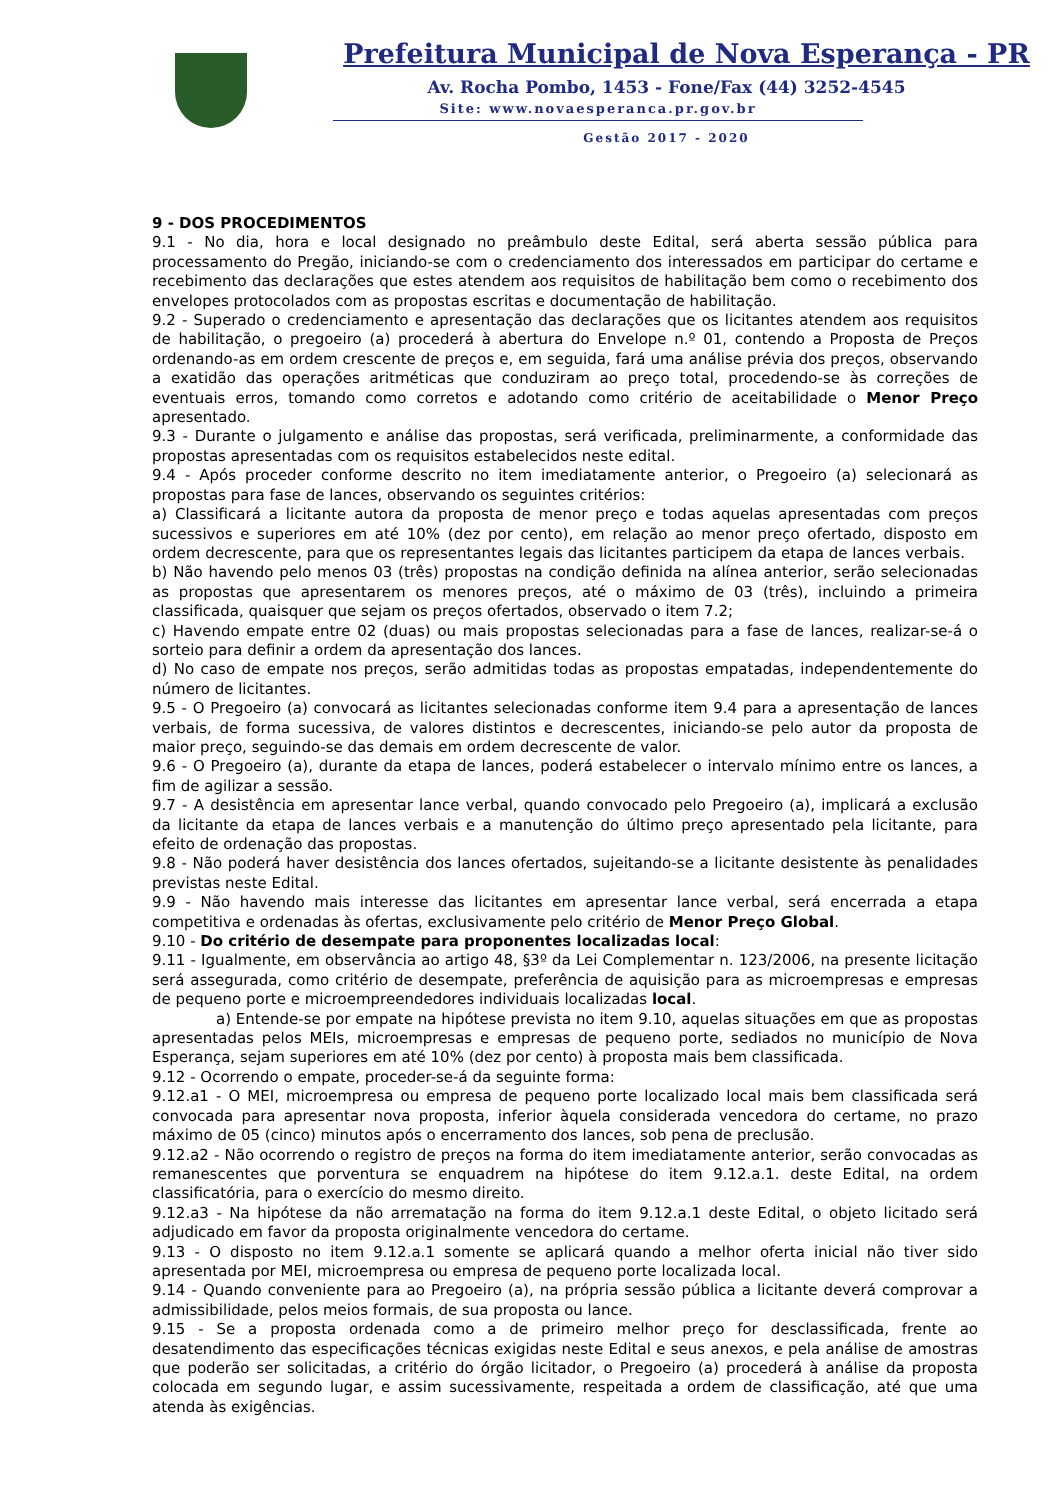Prefeitura Municipal de Nova Esperança - PR
Av. Rocha Pombo, 1453 - Fone/Fax (44) 3252-4545
Site: www.novaesperanca.pr.gov.br
Gestão 2017 - 2020
9 - DOS PROCEDIMENTOS
9.1 - No dia, hora e local designado no preâmbulo deste Edital, será aberta sessão pública para processamento do Pregão, iniciando-se com o credenciamento dos interessados em participar do certame e recebimento das declarações que estes atendem aos requisitos de habilitação bem como o recebimento dos envelopes protocolados com as propostas escritas e documentação de habilitação.
9.2 - Superado o credenciamento e apresentação das declarações que os licitantes atendem aos requisitos de habilitação, o pregoeiro (a) procederá à abertura do Envelope n.º 01, contendo a Proposta de Preços ordenando-as em ordem crescente de preços e, em seguida, fará uma análise prévia dos preços, observando a exatidão das operações aritméticas que conduziram ao preço total, procedendo-se às correções de eventuais erros, tomando como corretos e adotando como critério de aceitabilidade o Menor Preço apresentado.
9.3 - Durante o julgamento e análise das propostas, será verificada, preliminarmente, a conformidade das propostas apresentadas com os requisitos estabelecidos neste edital.
9.4 - Após proceder conforme descrito no item imediatamente anterior, o Pregoeiro (a) selecionará as propostas para fase de lances, observando os seguintes critérios:
a) Classificará a licitante autora da proposta de menor preço e todas aquelas apresentadas com preços sucessivos e superiores em até 10% (dez por cento), em relação ao menor preço ofertado, disposto em ordem decrescente, para que os representantes legais das licitantes participem da etapa de lances verbais.
b) Não havendo pelo menos 03 (três) propostas na condição definida na alínea anterior, serão selecionadas as propostas que apresentarem os menores preços, até o máximo de 03 (três), incluindo a primeira classificada, quaisquer que sejam os preços ofertados, observado o item 7.2;
c) Havendo empate entre 02 (duas) ou mais propostas selecionadas para a fase de lances, realizar-se-á o sorteio para definir a ordem da apresentação dos lances.
d) No caso de empate nos preços, serão admitidas todas as propostas empatadas, independentemente do número de licitantes.
9.5 - O Pregoeiro (a) convocará as licitantes selecionadas conforme item 9.4 para a apresentação de lances verbais, de forma sucessiva, de valores distintos e decrescentes, iniciando-se pelo autor da proposta de maior preço, seguindo-se das demais em ordem decrescente de valor.
9.6 - O Pregoeiro (a), durante da etapa de lances, poderá estabelecer o intervalo mínimo entre os lances, a fim de agilizar a sessão.
9.7 - A desistência em apresentar lance verbal, quando convocado pelo Pregoeiro (a), implicará a exclusão da licitante da etapa de lances verbais e a manutenção do último preço apresentado pela licitante, para efeito de ordenação das propostas.
9.8 - Não poderá haver desistência dos lances ofertados, sujeitando-se a licitante desistente às penalidades previstas neste Edital.
9.9 - Não havendo mais interesse das licitantes em apresentar lance verbal, será encerrada a etapa competitiva e ordenadas às ofertas, exclusivamente pelo critério de Menor Preço Global.
9.10 - Do critério de desempate para proponentes localizadas local:
9.11 - Igualmente, em observância ao artigo 48, §3º da Lei Complementar n. 123/2006, na presente licitação será assegurada, como critério de desempate, preferência de aquisição para as microempresas e empresas de pequeno porte e microempreendedores individuais localizadas local.
a) Entende-se por empate na hipótese prevista no item 9.10, aquelas situações em que as propostas apresentadas pelos MEIs, microempresas e empresas de pequeno porte, sediados no município de Nova Esperança, sejam superiores em até 10% (dez por cento) à proposta mais bem classificada.
9.12 - Ocorrendo o empate, proceder-se-á da seguinte forma:
9.12.a1 - O MEI, microempresa ou empresa de pequeno porte localizado local mais bem classificada será convocada para apresentar nova proposta, inferior àquela considerada vencedora do certame, no prazo máximo de 05 (cinco) minutos após o encerramento dos lances, sob pena de preclusão.
9.12.a2 - Não ocorrendo o registro de preços na forma do item imediatamente anterior, serão convocadas as remanescentes que porventura se enquadrem na hipótese do item 9.12.a.1. deste Edital, na ordem classificatória, para o exercício do mesmo direito.
9.12.a3 - Na hipótese da não arrematação na forma do item 9.12.a.1 deste Edital, o objeto licitado será adjudicado em favor da proposta originalmente vencedora do certame.
9.13 - O disposto no item 9.12.a.1 somente se aplicará quando a melhor oferta inicial não tiver sido apresentada por MEI, microempresa ou empresa de pequeno porte localizada local.
9.14 - Quando conveniente para ao Pregoeiro (a), na própria sessão pública a licitante deverá comprovar a admissibilidade, pelos meios formais, de sua proposta ou lance.
9.15 - Se a proposta ordenada como a de primeiro melhor preço for desclassificada, frente ao desatendimento das especificações técnicas exigidas neste Edital e seus anexos, e pela análise de amostras que poderão ser solicitadas, a critério do órgão licitador, o Pregoeiro (a) procederá à análise da proposta colocada em segundo lugar, e assim sucessivamente, respeitada a ordem de classificação, até que uma atenda às exigências.